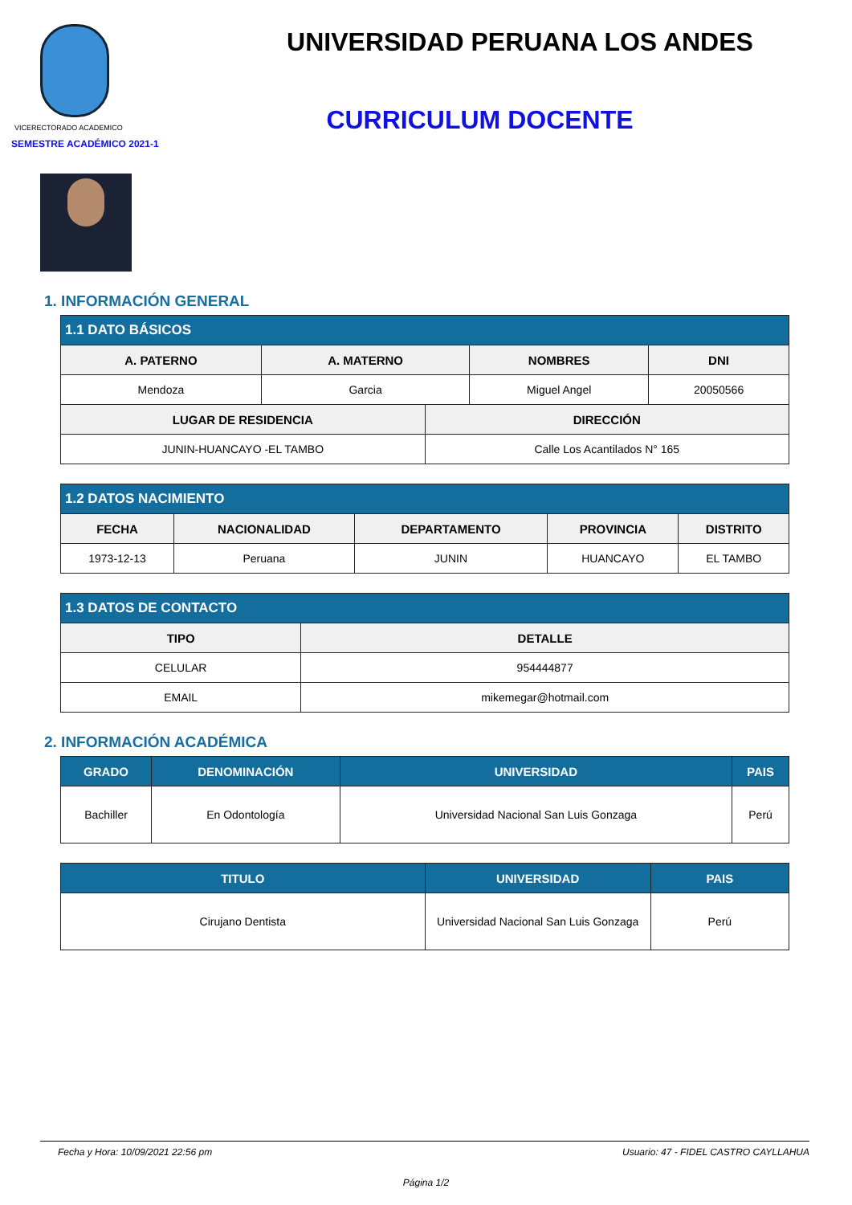VICERECTORADO ACADEMICO
SEMESTRE ACADÉMICO 2021-1
UNIVERSIDAD PERUANA LOS ANDES
CURRICULUM DOCENTE
1. INFORMACIÓN GENERAL
| 1.1 DATO BÁSICOS | | | |
| --- | --- | --- | --- |
| A. PATERNO | A. MATERNO | NOMBRES | DNI |
| Mendoza | Garcia | Miguel Angel | 20050566 |
| LUGAR DE RESIDENCIA | DIRECCIÓN |
| --- | --- |
| JUNIN-HUANCAYO -EL TAMBO | Calle Los Acantilados N° 165 |
| 1.2 DATOS NACIMIENTO | | | | |
| --- | --- | --- | --- | --- |
| FECHA | NACIONALIDAD | DEPARTAMENTO | PROVINCIA | DISTRITO |
| 1973-12-13 | Peruana | JUNIN | HUANCAYO | EL TAMBO |
| 1.3 DATOS DE CONTACTO | |
| --- | --- |
| TIPO | DETALLE |
| CELULAR | 954444877 |
| EMAIL | mikemegar@hotmail.com |
2. INFORMACIÓN ACADÉMICA
| GRADO | DENOMINACIÓN | UNIVERSIDAD | PAIS |
| --- | --- | --- | --- |
| Bachiller | En Odontología | Universidad Nacional San Luis Gonzaga | Perú |
| TITULO | UNIVERSIDAD | PAIS |
| --- | --- | --- |
| Cirujano Dentista | Universidad Nacional San Luis Gonzaga | Perú |
Fecha y Hora: 10/09/2021 22:56 pm Usuario: 47 - FIDEL CASTRO CAYLLAHUA
Página 1/2